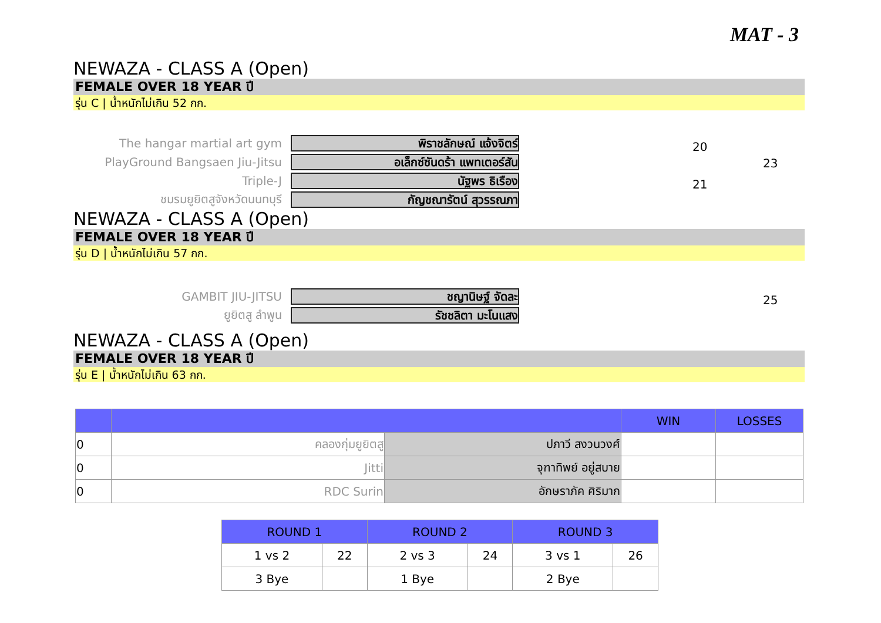MAT - 3
NEWAZA - CLASS A (Open)
FEMALE OVER 18 YEAR ปี
รุ่น C | น้ำหนักไม่เกิน 52 กก.
The hangar martial art gym
พิราชลักษณ์ แจ้งจิตร์
20
PlayGround Bangsaen Jiu-Jitsu
อเล็กซ์ซันดร้า แพทเตอร์สัน
23
Triple-J
นัฐพร ธิเรือง
21
ชมรมยูยิตสูจังหวัดนนทบุรี
กัญชณารัตน์ สุวรรณภา
NEWAZA - CLASS A (Open)
FEMALE OVER 18 YEAR ปี
รุ่น D | น้ำหนักไม่เกิน 57 กก.
GAMBIT JIU-JITSU
ชญานิษฐ์ จัดละ
25
ยูยิตสู ลำพูน
รัชชลิตา มะโนแสง
NEWAZA - CLASS A (Open)
FEMALE OVER 18 YEAR ปี
รุ่น E | น้ำหนักไม่เกิน 63 กก.
| | | | WIN | LOSSES |
| 0 | คลองกุ่มยูยิตสู | ปภาวี สงวนวงศ์ | | |
| 0 | Jitti | จุฑาทิพย์ อยู่สบาย | | |
| 0 | RDC Surin | อักษราภัค ศิริมาก | | |
| ROUND 1 | | ROUND 2 | | ROUND 3 | |
| 1 vs 2 | 22 | 2 vs 3 | 24 | 3 vs 1 | 26 |
| 3 Bye | | 1 Bye | | 2 Bye | |